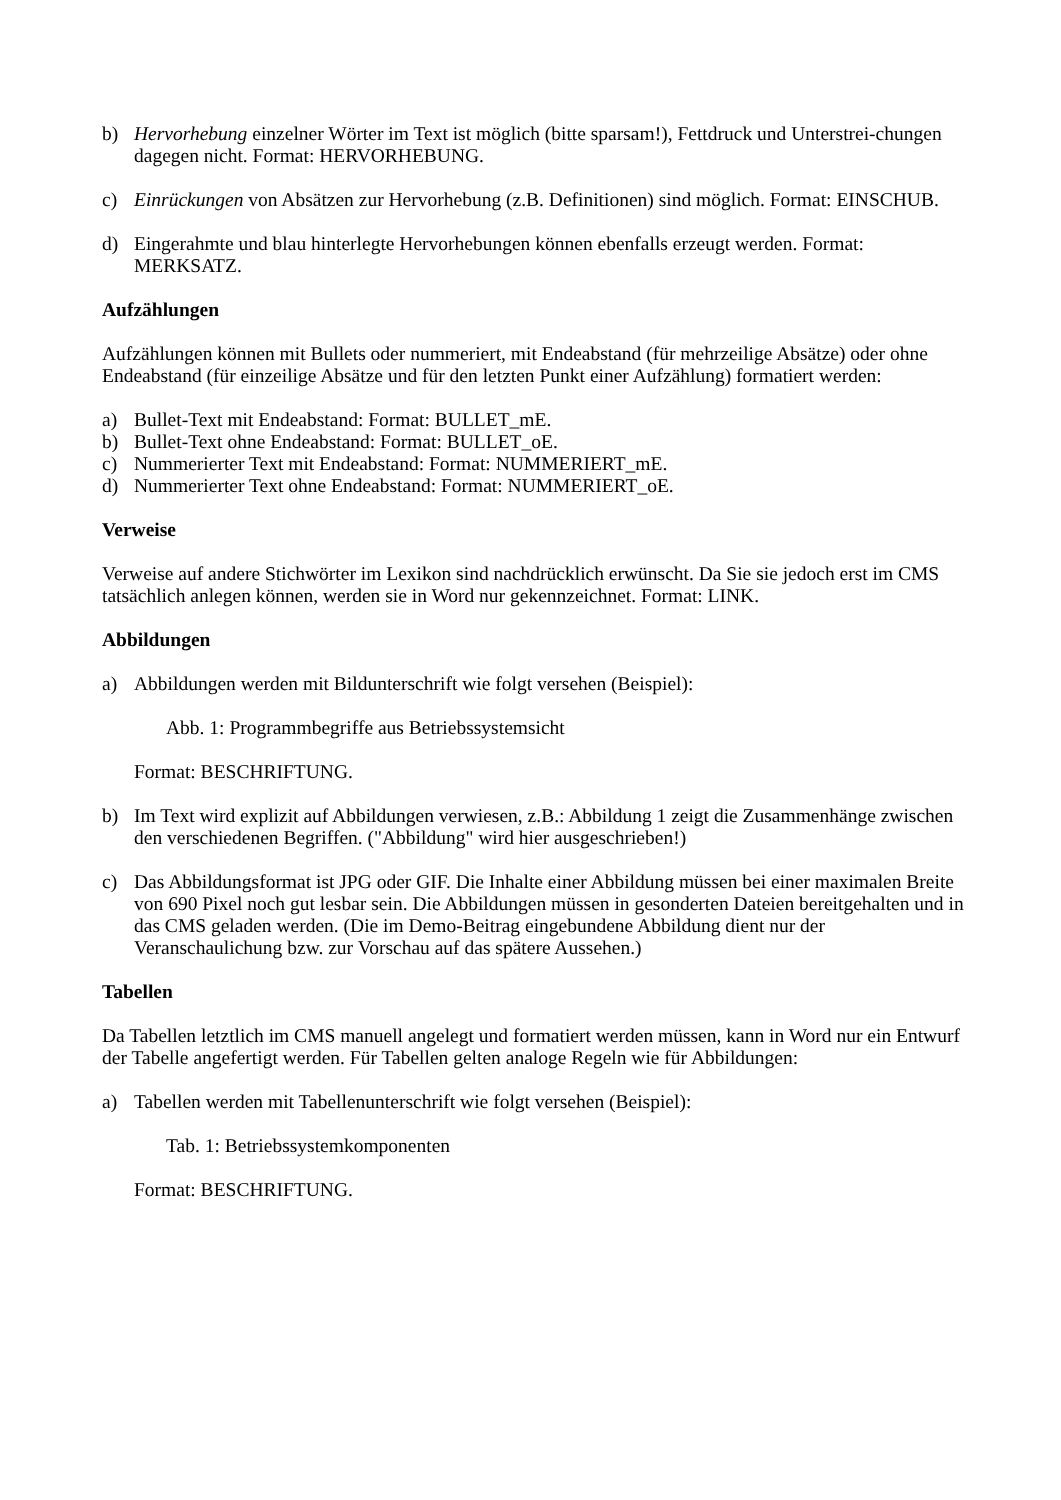b) Hervorhebung einzelner Wörter im Text ist möglich (bitte sparsam!), Fettdruck und Unterstrei-chungen dagegen nicht. Format: HERVORHEBUNG.
c) Einrückungen von Absätzen zur Hervorhebung (z.B. Definitionen) sind möglich. Format: EINSCHUB.
d) Eingerahmte und blau hinterlegte Hervorhebungen können ebenfalls erzeugt werden. Format: MERKSATZ.
Aufzählungen
Aufzählungen können mit Bullets oder nummeriert, mit Endeabstand (für mehrzeilige Absätze) oder ohne Endeabstand (für einzeilige Absätze und für den letzten Punkt einer Aufzählung) formatiert werden:
a) Bullet-Text mit Endeabstand: Format: BULLET_mE.
b) Bullet-Text ohne Endeabstand: Format: BULLET_oE.
c) Nummerierter Text mit Endeabstand: Format: NUMMERIERT_mE.
d) Nummerierter Text ohne Endeabstand: Format: NUMMERIERT_oE.
Verweise
Verweise auf andere Stichwörter im Lexikon sind nachdrücklich erwünscht. Da Sie sie jedoch erst im CMS tatsächlich anlegen können, werden sie in Word nur gekennzeichnet. Format: LINK.
Abbildungen
a) Abbildungen werden mit Bildunterschrift wie folgt versehen (Beispiel):
Abb. 1: Programmbegriffe aus Betriebssystemsicht
Format: BESCHRIFTUNG.
b) Im Text wird explizit auf Abbildungen verwiesen, z.B.: Abbildung 1 zeigt die Zusammenhänge zwischen den verschiedenen Begriffen. ("Abbildung" wird hier ausgeschrieben!)
c) Das Abbildungsformat ist JPG oder GIF. Die Inhalte einer Abbildung müssen bei einer maximalen Breite von 690 Pixel noch gut lesbar sein. Die Abbildungen müssen in gesonderten Dateien bereitgehalten und in das CMS geladen werden. (Die im Demo-Beitrag eingebundene Abbildung dient nur der Veranschaulichung bzw. zur Vorschau auf das spätere Aussehen.)
Tabellen
Da Tabellen letztlich im CMS manuell angelegt und formatiert werden müssen, kann in Word nur ein Entwurf der Tabelle angefertigt werden. Für Tabellen gelten analoge Regeln wie für Abbildungen:
a) Tabellen werden mit Tabellenunterschrift wie folgt versehen (Beispiel):
Tab. 1: Betriebssystemkomponenten
Format: BESCHRIFTUNG.